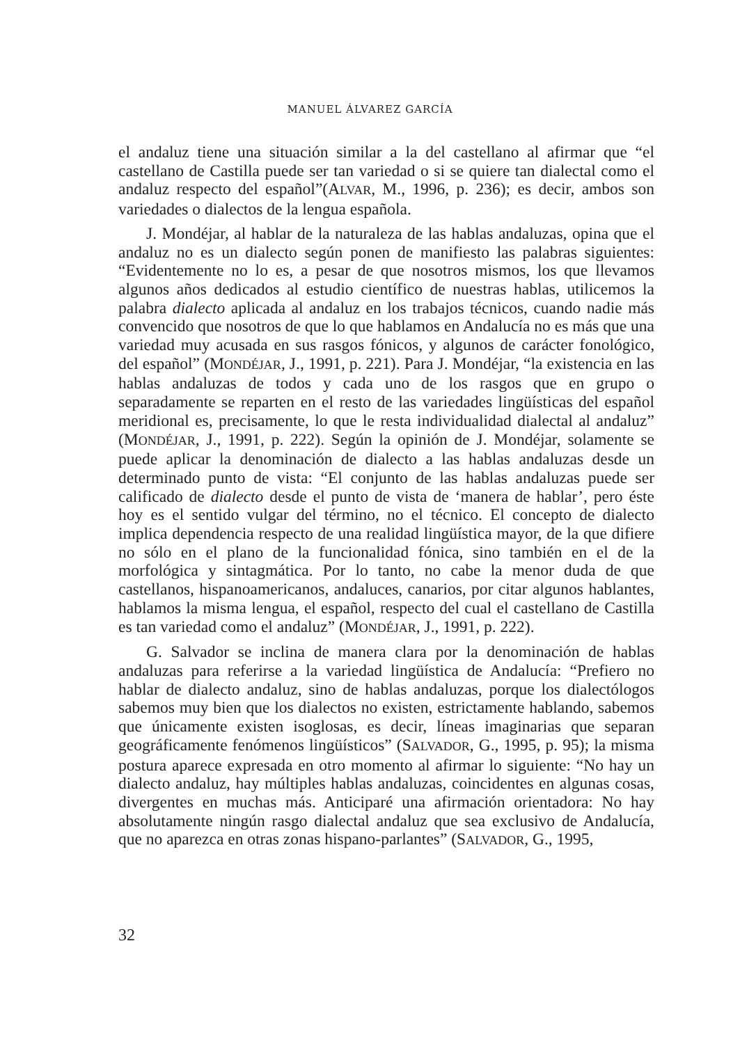MANUEL ÁLVAREZ GARCÍA
el andaluz tiene una situación similar a la del castellano al afirmar que “el castellano de Castilla puede ser tan variedad o si se quiere tan dialectal como el andaluz respecto del español”(ALVAR, M., 1996, p. 236); es decir, ambos son variedades o dialectos de la lengua española.
J. Mondéjar, al hablar de la naturaleza de las hablas andaluzas, opina que el andaluz no es un dialecto según ponen de manifiesto las palabras siguientes: “Evidentemente no lo es, a pesar de que nosotros mismos, los que llevamos algunos años dedicados al estudio científico de nuestras hablas, utilicemos la palabra dialecto aplicada al andaluz en los trabajos técnicos, cuando nadie más convencido que nosotros de que lo que hablamos en Andalucía no es más que una variedad muy acusada en sus rasgos fónicos, y algunos de carácter fonológico, del español” (MONDÉJAR, J., 1991, p. 221). Para J. Mondéjar, “la existencia en las hablas andaluzas de todos y cada uno de los rasgos que en grupo o separadamente se reparten en el resto de las variedades lingüísticas del español meridional es, precisamente, lo que le resta individualidad dialectal al andaluz” (MONDÉJAR, J., 1991, p. 222). Según la opinión de J. Mondéjar, solamente se puede aplicar la denominación de dialecto a las hablas andaluzas desde un determinado punto de vista: “El conjunto de las hablas andaluzas puede ser calificado de dialecto desde el punto de vista de ‘manera de hablar’, pero éste hoy es el sentido vulgar del término, no el técnico. El concepto de dialecto implica dependencia respecto de una realidad lingüística mayor, de la que difiere no sólo en el plano de la funcionalidad fónica, sino también en el de la morfológica y sintagmática. Por lo tanto, no cabe la menor duda de que castellanos, hispanoamericanos, andaluces, canarios, por citar algunos hablantes, hablamos la misma lengua, el español, respecto del cual el castellano de Castilla es tan variedad como el andaluz” (MONDÉJAR, J., 1991, p. 222).
G. Salvador se inclina de manera clara por la denominación de hablas andaluzas para referirse a la variedad lingüística de Andalucía: “Prefiero no hablar de dialecto andaluz, sino de hablas andaluzas, porque los dialectólogos sabemos muy bien que los dialectos no existen, estrictamente hablando, sabemos que únicamente existen isoglosas, es decir, líneas imaginarias que separan geográficamente fenómenos lingüísticos” (SALVADOR, G., 1995, p. 95); la misma postura aparece expresada en otro momento al afirmar lo siguiente: “No hay un dialecto andaluz, hay múltiples hablas andaluzas, coincidentes en algunas cosas, divergentes en muchas más. Anticiparé una afirmación orientadora: No hay absolutamente ningún rasgo dialectal andaluz que sea exclusivo de Andalucía, que no aparezca en otras zonas hispano-parlantes” (SALVADOR, G., 1995,
32